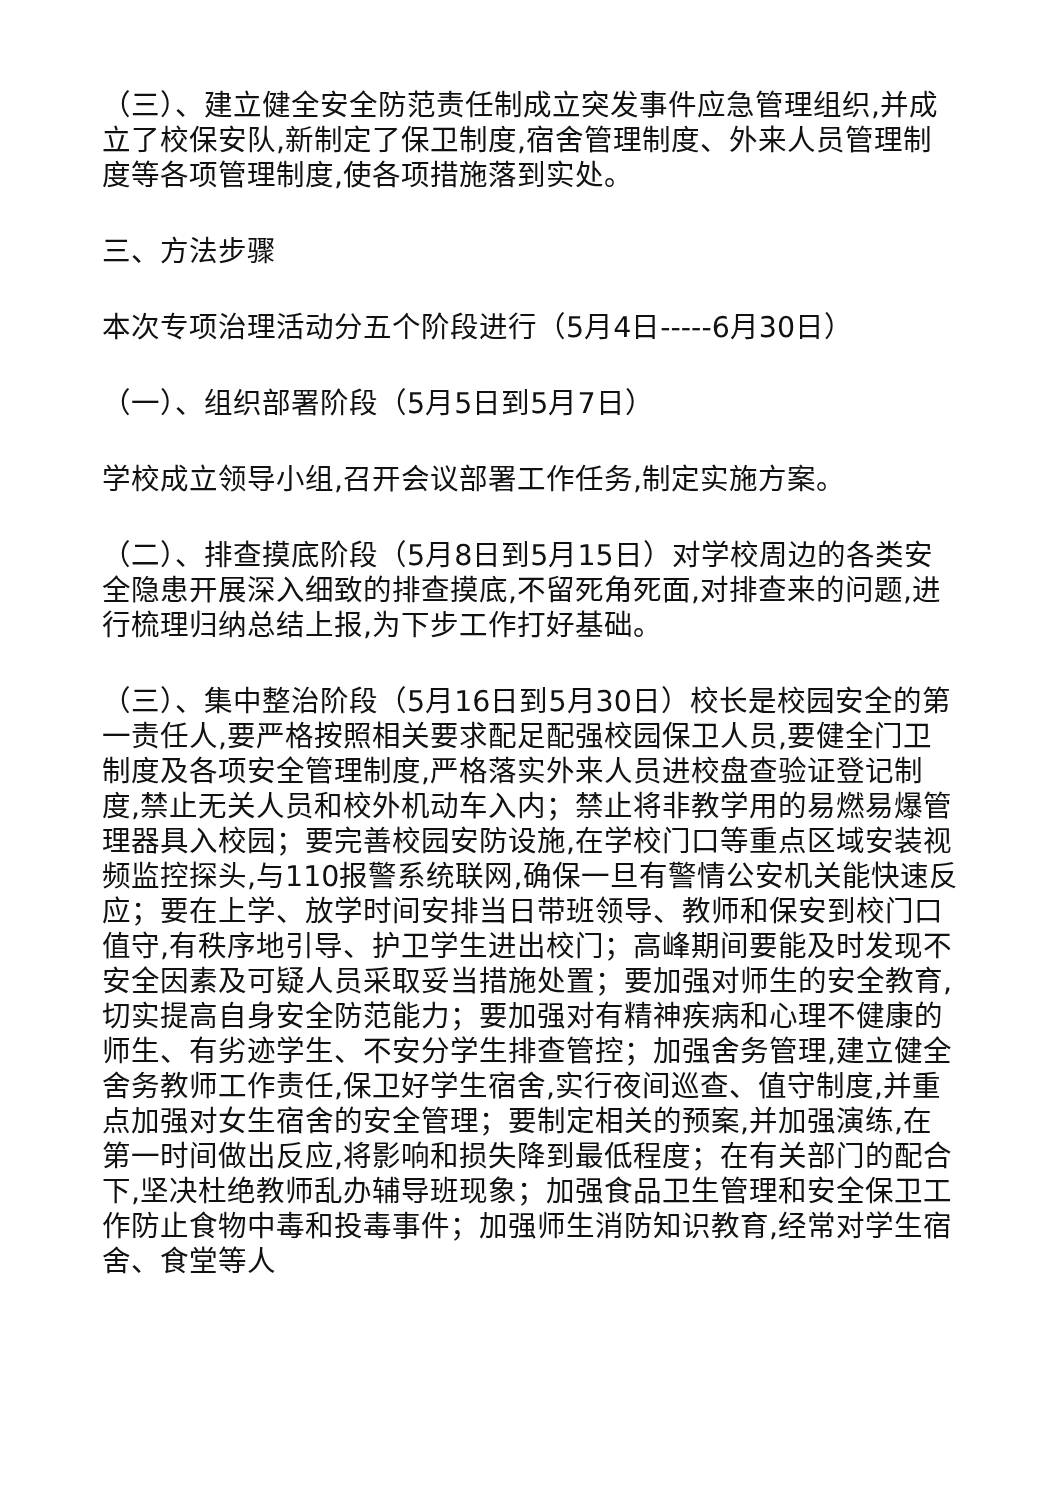（三）、建立健全安全防范责任制成立突发事件应急管理组织,并成立了校保安队,新制定了保卫制度,宿舍管理制度、外来人员管理制度等各项管理制度,使各项措施落到实处。
三、方法步骤
本次专项治理活动分五个阶段进行（5月4日-----6月30日）
（一）、组织部署阶段（5月5日到5月7日）
学校成立领导小组,召开会议部署工作任务,制定实施方案。
（二）、排查摸底阶段（5月8日到5月15日）对学校周边的各类安全隐患开展深入细致的排查摸底,不留死角死面,对排查来的问题,进行梳理归纳总结上报,为下步工作打好基础。
（三）、集中整治阶段（5月16日到5月30日）校长是校园安全的第一责任人,要严格按照相关要求配足配强校园保卫人员,要健全门卫制度及各项安全管理制度,严格落实外来人员进校盘查验证登记制度,禁止无关人员和校外机动车入内；禁止将非教学用的易燃易爆管理器具入校园；要完善校园安防设施,在学校门口等重点区域安装视频监控探头,与110报警系统联网,确保一旦有警情公安机关能快速反应；要在上学、放学时间安排当日带班领导、教师和保安到校门口值守,有秩序地引导、护卫学生进出校门；高峰期间要能及时发现不安全因素及可疑人员采取妥当措施处置；要加强对师生的安全教育,切实提高自身安全防范能力；要加强对有精神疾病和心理不健康的师生、有劣迹学生、不安分学生排查管控；加强舍务管理,建立健全舍务教师工作责任,保卫好学生宿舍,实行夜间巡查、值守制度,并重点加强对女生宿舍的安全管理；要制定相关的预案,并加强演练,在第一时间做出反应,将影响和损失降到最低程度；在有关部门的配合下,坚决杜绝教师乱办辅导班现象；加强食品卫生管理和安全保卫工作防止食物中毒和投毒事件；加强师生消防知识教育,经常对学生宿舍、食堂等人